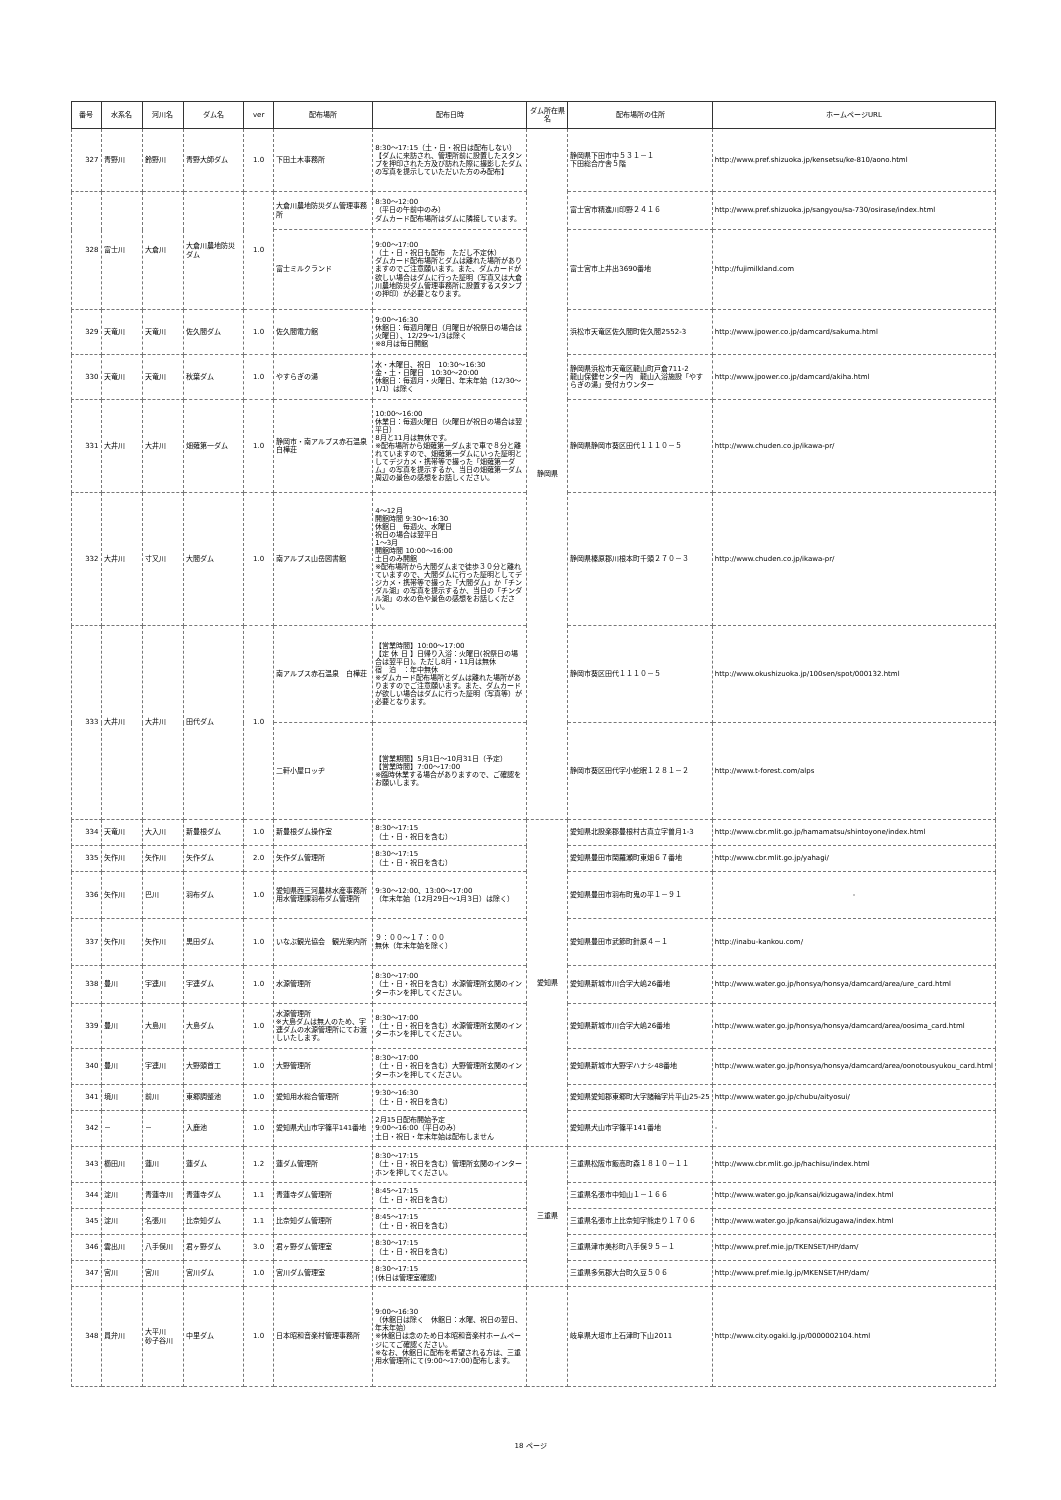| 番号 | 水系名 | 河川名 | ダム名 | ver | 配布場所 | 配布日時 | ダム所在県名 | 配布場所の住所 | ホームページURL |
| --- | --- | --- | --- | --- | --- | --- | --- | --- | --- |
| 327 | 青野川 | 鈴野川 | 青野大師ダム | 1.0 | 下田土木事務所 | 8:30～17:15（土・日・祝日は配布しない） 【ダムに来訪され、管理所前に設置したスタンプを押印された方及び訪れた際に撮影したダムの写真を提示していただいた方のみ配布】 | 静岡県 | 静岡県下田市中５３１－１ 下田総合庁舎５階 | http://www.pref.shizuoka.jp/kensetsu/ke-810/aono.html |
| 328 | 富士川 | 大倉川 | 大倉川農地防災ダム | 1.0 | 大倉川農地防災ダム管理事務所 | 8:30～12:00 （平日の午前中のみ） ダムカード配布場所はダムに隣接しています。 | | 富士宮市精進川印野２４１６ | http://www.pref.shizuoka.jp/sangyou/sa-730/osirase/index.html |
| | | | | | 富士ミルクランド | 9:00～17:00 （土・日・祝日も配布 ただし不定休） ダムカード配布場所とダムは離れた場所がありますのでご注意願います。また、ダムカードが欲しい場合はダムに行った証明（写真又は大倉川農地防災ダム管理事務所に設置するスタンプの押印）が必要となります。 | | 富士宮市上井出3690番地 | http://fujimilkland.com |
| 329 | 天竜川 | 天竜川 | 佐久間ダム | 1.0 | 佐久間電力館 | 9:00～16:30 休館日：毎週月曜日（月曜日が祝祭日の場合は火曜日）、12/29～1/3は除く ※8月は毎日開館 | | 浜松市天竜区佐久間町佐久間2552-3 | http://www.jpower.co.jp/damcard/sakuma.html |
| 330 | 天竜川 | 天竜川 | 秋葉ダム | 1.0 | やすらぎの湯 | 水・木曜日、祝日 10:30～16:30 金・土・日曜日 10:30～20:00 休館日：毎週月・火曜日、年末年始（12/30～1/1）は除く | | 静岡県浜松市天竜区龍山町戸倉711-2 龍山保健センター内 龍山入浴施設「やすらぎの湯」受付カウンター | http://www.jpower.co.jp/damcard/akiha.html |
| 331 | 大井川 | 大井川 | 畑薙第一ダム | 1.0 | 静岡市・南アルプス赤石温泉白樺荘 | 10:00～16:00 休業日：毎週火曜日（火曜日が祝日の場合は翌平日） 8月と11月は無休です。 ※配布場所から畑薙第一ダムまで車で８分と離れていますので、畑薙第一ダムにいった証明としてデジカメ・携帯等で撮った「畑薙第一ダム」の写真を提示するか、当日の畑薙第一ダム周辺の景色の感想をお話しください。 | | 静岡県静岡市葵区田代１１１０－５ | http://www.chuden.co.jp/ikawa-pr/ |
| 332 | 大井川 | 寸又川 | 大間ダム | 1.0 | 南アルプス山岳図書館 | 4～12月 開館時間 9:30～16:30 休館日 毎週火、水曜日 祝日の場合は翌平日 1～3月 開館時間 10:00～16:00 土日のみ開館 ※配布場所から大間ダムまで徒歩３０分と離れていますので、大間ダムに行った証明としてデジカメ・携帯等で撮った「大間ダム」か「チンダル湖」の写真を提示するか、当日の「チンダル湖」の水の色や景色の感想をお話しください。 | | 静岡県榛原郡川根本町千頭２７０－３ | http://www.chuden.co.jp/ikawa-pr/ |
| 333 | 大井川 | 大井川 | 田代ダム | 1.0 | 南アルプス赤石温泉 白樺荘 | 【営業時間】10:00～17:00 【定 休 日 】日帰り入浴：火曜日(祝祭日の場合は翌平日)。ただし8月・11月は無休 宿 泊 ：年中無休 ※ダムカード配布場所とダムは離れた場所がありますのでご注意願います。また、ダムカードが欲しい場合はダムに行った証明（写真等）が必要となります。 | | 静岡市葵区田代１１１０－５ | http://www.okushizuoka.jp/100sen/spot/000132.html |
| | | | | | 二軒小屋ロッヂ | 【営業期間】5月1日～10月31日（予定） 【営業時間】7:00～17:00 ※臨時休業する場合がありますので、ご確認をお願いします。 | | 静岡市葵区田代字小蛇眠１２８１－２ | http://www.t-forest.com/alps |
| 334 | 天竜川 | 大入川 | 新豊根ダム | 1.0 | 新豊根ダム操作室 | 8:30～17:15 （土・日・祝日を含む） | 愛知県 | 愛知県北設楽郡豊根村古真立字曽月1-3 | http://www.cbr.mlit.go.jp/hamamatsu/shintoyone/index.html |
| 335 | 矢作川 | 矢作川 | 矢作ダム | 2.0 | 矢作ダム管理所 | 8:30～17:15 （土・日・祝日を含む） | | 愛知県豊田市閑羅瀬町東畑６７番地 | http://www.cbr.mlit.go.jp/yahagi/ |
| 336 | 矢作川 | 巴川 | 羽布ダム | 1.0 | 愛知県西三河農林水産事務所用水管理課羽布ダム管理所 | 9:30～12:00、13:00～17:00 （年末年始（12月29日～1月3日）は除く） | | 愛知県豊田市羽布町鬼の平１－９１ | - |
| 337 | 矢作川 | 矢作川 | 黒田ダム | 1.0 | いなぶ観光協会 観光案内所 | ９：００～１７：００ 無休（年末年始を除く） | | 愛知県豊田市武節町針原４－１ | http://inabu-kankou.com/ |
| 338 | 豊川 | 宇連川 | 宇連ダム | 1.0 | 水源管理所 | 8:30～17:00 （土・日・祝日を含む）水源管理所玄関のインターホンを押してください。 | | 愛知県新城市川合字大嶋26番地 | http://www.water.go.jp/honsya/honsya/damcard/area/ure_card.html |
| 339 | 豊川 | 大島川 | 大島ダム | 1.0 | 水源管理所 ※大島ダムは無人のため、宇連ダムの水源管理所にてお渡しいたします。 | 8:30～17:00 （土・日・祝日を含む）水源管理所玄関のインターホンを押してください。 | | 愛知県新城市川合字大嶋26番地 | http://www.water.go.jp/honsya/honsya/damcard/area/oosima_card.html |
| 340 | 豊川 | 宇連川 | 大野頭首工 | 1.0 | 大野管理所 | 8:30～17:00 （土・日・祝日を含む）大野管理所玄関のインターホンを押してください。 | | 愛知県新城市大野字ハナシ48番地 | http://www.water.go.jp/honsya/honsya/damcard/area/oonotousyukou_card.html |
| 341 | 境川 | 前川 | 東郷調整池 | 1.0 | 愛知用水総合管理所 | 9:30～16:30 （土・日・祝日を含む） | | 愛知県愛知郡東郷町大字諸輪字片平山25-25 | http://www.water.go.jp/chubu/aityosui/ |
| 342 | － | － | 入鹿池 | 1.0 | 愛知県犬山市字篠平141番地 | 2月15日配布開始予定 9:00～16:00（平日のみ） 土日・祝日・年末年始は配布しません | | 愛知県犬山市字篠平141番地 | - |
| 343 | 櫛田川 | 蓮川 | 蓮ダム | 1.2 | 蓮ダム管理所 | 8:30～17:15 （土・日・祝日を含む）管理所玄関のインターホンを押してください。 | 三重県 | 三重県松阪市飯高町森１８１０－１１ | http://www.cbr.mlit.go.jp/hachisu/index.html |
| 344 | 淀川 | 青蓮寺川 | 青蓮寺ダム | 1.1 | 青蓮寺ダム管理所 | 8:45～17:15 （土・日・祝日を含む） | | 三重県名張市中知山１－１６６ | http://www.water.go.jp/kansai/kizugawa/index.html |
| 345 | 淀川 | 名張川 | 比奈知ダム | 1.1 | 比奈知ダム管理所 | 8:45～17:15 （土・日・祝日を含む） | | 三重県名張市上比奈知字熊走り１７０６ | http://www.water.go.jp/kansai/kizugawa/index.html |
| 346 | 雲出川 | 八手俣川 | 君ヶ野ダム | 3.0 | 君ヶ野ダム管理室 | 8:30～17:15 （土・日・祝日を含む） | | 三重県津市美杉町八手俣９５－１ | http://www.pref.mie.jp/TKENSET/HP/dam/ |
| 347 | 宮川 | 宮川 | 宮川ダム | 1.0 | 宮川ダム管理室 | 8:30～17:15 (休日は管理室確認) | | 三重県多気郡大台町久豆５０６ | http://www.pref.mie.lg.jp/MKENSET/HP/dam/ |
| 348 | 員弁川 | 大平川 砂子谷川 | 中里ダム | 1.0 | 日本昭和音楽村管理事務所 | 9:00～16:30 （休館日は除く 休館日：水曜、祝日の翌日、年末年始） ※休館日は念のため日本昭和音楽村ホームページにてご確認ください。 ※なお、休館日に配布を希望される方は、三重用水管理所にて(9:00～17:00)配布します。 | | 岐阜県大垣市上石津町下山2011 | http://www.city.ogaki.lg.jp/0000002104.html |
18 ページ